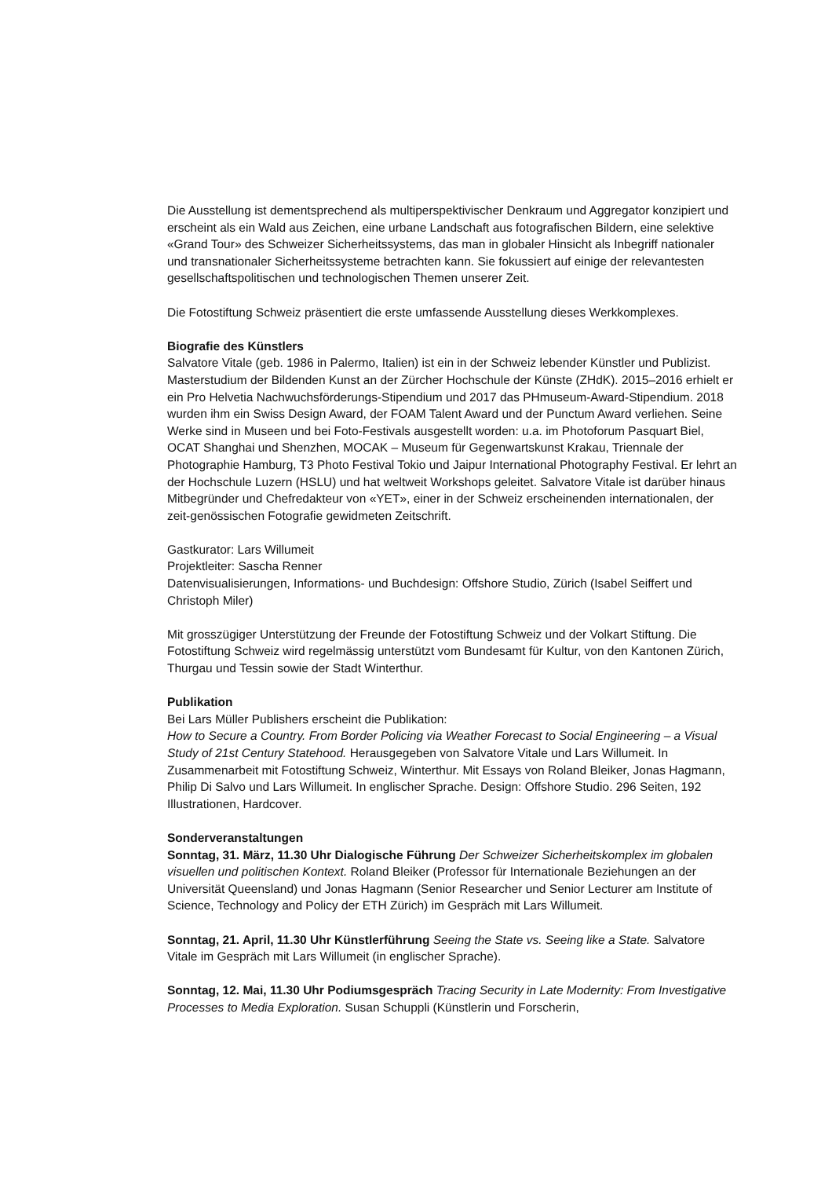Die Ausstellung ist dementsprechend als multiperspektivischer Denkraum und Aggregator konzipiert und erscheint als ein Wald aus Zeichen, eine urbane Landschaft aus fotografischen Bildern, eine selektive «Grand Tour» des Schweizer Sicherheitssystems, das man in globaler Hinsicht als Inbegriff nationaler und transnationaler Sicherheitssysteme betrachten kann. Sie fokussiert auf einige der relevantesten gesellschaftspolitischen und technologischen Themen unserer Zeit.
Die Fotostiftung Schweiz präsentiert die erste umfassende Ausstellung dieses Werkkomplexes.
Biografie des Künstlers
Salvatore Vitale (geb. 1986 in Palermo, Italien) ist ein in der Schweiz lebender Künstler und Publizist. Masterstudium der Bildenden Kunst an der Zürcher Hochschule der Künste (ZHdK). 2015–2016 erhielt er ein Pro Helvetia Nachwuchsförderungs-Stipendium und 2017 das PHmuseum-Award-Stipendium. 2018 wurden ihm ein Swiss Design Award, der FOAM Talent Award und der Punctum Award verliehen. Seine Werke sind in Museen und bei Foto-Festivals ausgestellt worden: u.a. im Photoforum Pasquart Biel, OCAT Shanghai und Shenzhen, MOCAK – Museum für Gegenwartskunst Krakau, Triennale der Photographie Hamburg, T3 Photo Festival Tokio und Jaipur International Photography Festival. Er lehrt an der Hochschule Luzern (HSLU) und hat weltweit Workshops geleitet. Salvatore Vitale ist darüber hinaus Mitbegründer und Chefredakteur von «YET», einer in der Schweiz erscheinenden internationalen, der zeit-genössischen Fotografie gewidmeten Zeitschrift.
Gastkurator: Lars Willumeit
Projektleiter: Sascha Renner
Datenvisualisierungen, Informations- und Buchdesign: Offshore Studio, Zürich (Isabel Seiffert und Christoph Miler)
Mit grosszügiger Unterstützung der Freunde der Fotostiftung Schweiz und der Volkart Stiftung. Die Fotostiftung Schweiz wird regelmässig unterstützt vom Bundesamt für Kultur, von den Kantonen Zürich, Thurgau und Tessin sowie der Stadt Winterthur.
Publikation
Bei Lars Müller Publishers erscheint die Publikation:
How to Secure a Country. From Border Policing via Weather Forecast to Social Engineering – a Visual Study of 21st Century Statehood. Herausgegeben von Salvatore Vitale und Lars Willumeit. In Zusammenarbeit mit Fotostiftung Schweiz, Winterthur. Mit Essays von Roland Bleiker, Jonas Hagmann, Philip Di Salvo und Lars Willumeit. In englischer Sprache. Design: Offshore Studio. 296 Seiten, 192 Illustrationen, Hardcover.
Sonderveranstaltungen
Sonntag, 31. März, 11.30 Uhr Dialogische Führung Der Schweizer Sicherheitskomplex im globalen visuellen und politischen Kontext. Roland Bleiker (Professor für Internationale Beziehungen an der Universität Queensland) und Jonas Hagmann (Senior Researcher und Senior Lecturer am Institute of Science, Technology and Policy der ETH Zürich) im Gespräch mit Lars Willumeit.
Sonntag, 21. April, 11.30 Uhr Künstlerführung Seeing the State vs. Seeing like a State. Salvatore Vitale im Gespräch mit Lars Willumeit (in englischer Sprache).
Sonntag, 12. Mai, 11.30 Uhr Podiumsgespräch Tracing Security in Late Modernity: From Investigative Processes to Media Exploration. Susan Schuppli (Künstlerin und Forscherin,